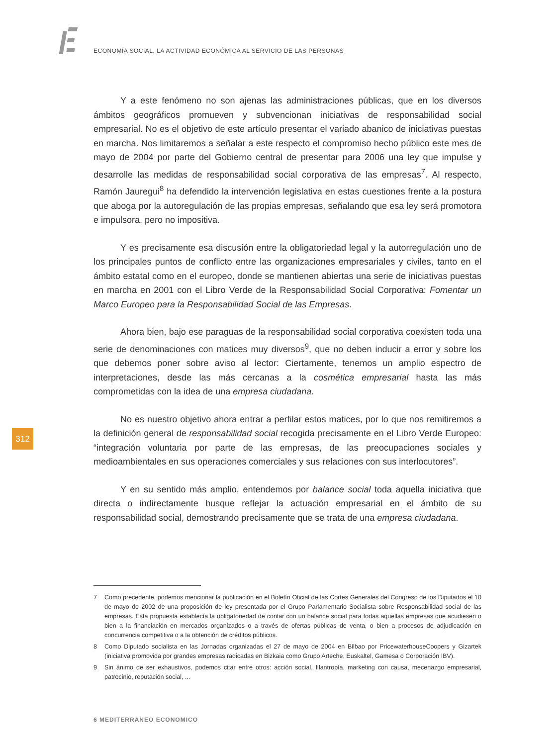ECONOMÍA SOCIAL. LA ACTIVIDAD ECONÓMICA AL SERVICIO DE LAS PERSONAS
Y a este fenómeno no son ajenas las administraciones públicas, que en los diversos ámbitos geográficos promueven y subvencionan iniciativas de responsabilidad social empresarial. No es el objetivo de este artículo presentar el variado abanico de iniciativas puestas en marcha. Nos limitaremos a señalar a este respecto el compromiso hecho público este mes de mayo de 2004 por parte del Gobierno central de presentar para 2006 una ley que impulse y desarrolle las medidas de responsabilidad social corporativa de las empresas<sup>7</sup>. Al respecto, Ramón Jauregui<sup>8</sup> ha defendido la intervención legislativa en estas cuestiones frente a la postura que aboga por la autoregulación de las propias empresas, señalando que esa ley será promotora e impulsora, pero no impositiva.
Y es precisamente esa discusión entre la obligatoriedad legal y la autorregulación uno de los principales puntos de conflicto entre las organizaciones empresariales y civiles, tanto en el ámbito estatal como en el europeo, donde se mantienen abiertas una serie de iniciativas puestas en marcha en 2001 con el Libro Verde de la Responsabilidad Social Corporativa: Fomentar un Marco Europeo para la Responsabilidad Social de las Empresas.
Ahora bien, bajo ese paraguas de la responsabilidad social corporativa coexisten toda una serie de denominaciones con matices muy diversos<sup>9</sup>, que no deben inducir a error y sobre los que debemos poner sobre aviso al lector: Ciertamente, tenemos un amplio espectro de interpretaciones, desde las más cercanas a la cosmética empresarial hasta las más comprometidas con la idea de una empresa ciudadana.
No es nuestro objetivo ahora entrar a perfilar estos matices, por lo que nos remitiremos a la definición general de responsabilidad social recogida precisamente en el Libro Verde Europeo: “integración voluntaria por parte de las empresas, de las preocupaciones sociales y medioambientales en sus operaciones comerciales y sus relaciones con sus interlocutores”.
Y en su sentido más amplio, entendemos por balance social toda aquella iniciativa que directa o indirectamente busque reflejar la actuación empresarial en el ámbito de su responsabilidad social, demostrando precisamente que se trata de una empresa ciudadana.
312
7 Como precedente, podemos mencionar la publicación en el Boletín Oficial de las Cortes Generales del Congreso de los Diputados el 10 de mayo de 2002 de una proposición de ley presentada por el Grupo Parlamentario Socialista sobre Responsabilidad social de las empresas. Esta propuesta establecía la obligatoriedad de contar con un balance social para todas aquellas empresas que acudiesen o bien a la financiación en mercados organizados o a través de ofertas públicas de venta, o bien a procesos de adjudicación en concurrencia competitiva o a la obtención de créditos públicos.
8 Como Diputado socialista en las Jornadas organizadas el 27 de mayo de 2004 en Bilbao por PricewaterhouseCoopers y Gizartek (iniciativa promovida por grandes empresas radicadas en Bizkaia como Grupo Arteche, Euskaltel, Gamesa o Corporación IBV).
9 Sin ánimo de ser exhaustivos, podemos citar entre otros: acción social, filantropía, marketing con causa, mecenazgo empresarial, patrocinio, reputación social, ...
6 MEDITERRANEO ECONOMICO